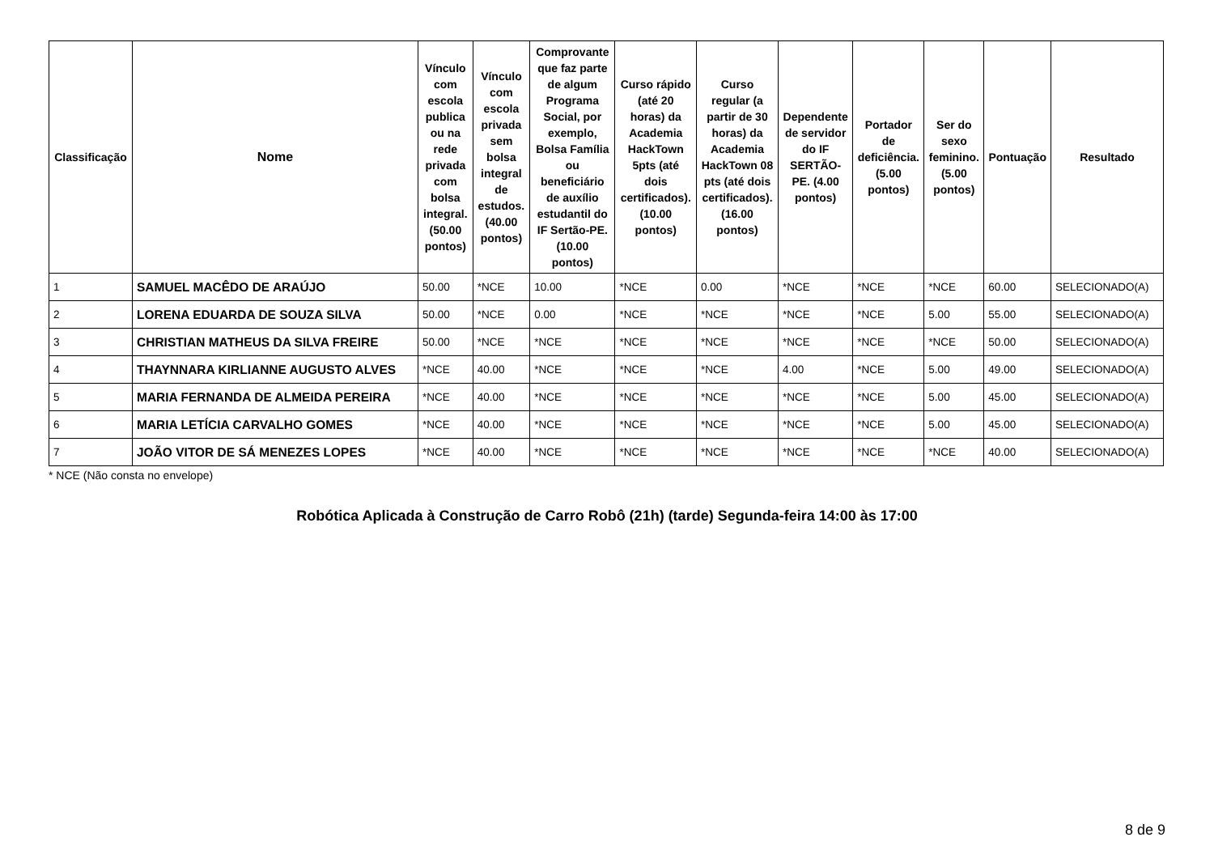| Classificação | Nome | Vínculo com escola publica ou na rede privada com bolsa integral. (50.00 pontos) | Vínculo com escola privada sem bolsa integral de estudos. (40.00 pontos) | Comprovante que faz parte de algum Programa Social, por exemplo, Bolsa Família ou beneficiário de auxílio estudantil do IF Sertão-PE. (10.00 pontos) | Curso rápido (até 20 horas) da Academia HackTown 5pts (até dois certificados). (10.00 pontos) | Curso regular (a partir de 30 horas) da Academia HackTown 08 pts (até dois certificados). (16.00 pontos) | Dependente de servidor do IF SERTÃO-PE. (4.00 pontos) | Portador de deficiência. (5.00 pontos) | Ser do sexo feminino. (5.00 pontos) | Pontuação | Resultado |
| --- | --- | --- | --- | --- | --- | --- | --- | --- | --- | --- | --- |
| 1 | SAMUEL MACÊDO DE ARAÚJO | 50.00 | *NCE | 10.00 | *NCE | 0.00 | *NCE | *NCE | *NCE | 60.00 | SELECIONADO(A) |
| 2 | LORENA EDUARDA DE SOUZA SILVA | 50.00 | *NCE | 0.00 | *NCE | *NCE | *NCE | *NCE | 5.00 | 55.00 | SELECIONADO(A) |
| 3 | CHRISTIAN MATHEUS DA SILVA FREIRE | 50.00 | *NCE | *NCE | *NCE | *NCE | *NCE | *NCE | *NCE | 50.00 | SELECIONADO(A) |
| 4 | THAYNNARA KIRLIANNE AUGUSTO ALVES | *NCE | 40.00 | *NCE | *NCE | *NCE | 4.00 | *NCE | 5.00 | 49.00 | SELECIONADO(A) |
| 5 | MARIA FERNANDA DE ALMEIDA PEREIRA | *NCE | 40.00 | *NCE | *NCE | *NCE | *NCE | *NCE | 5.00 | 45.00 | SELECIONADO(A) |
| 6 | MARIA LETÍCIA CARVALHO GOMES | *NCE | 40.00 | *NCE | *NCE | *NCE | *NCE | *NCE | 5.00 | 45.00 | SELECIONADO(A) |
| 7 | JOÃO VITOR DE SÁ MENEZES LOPES | *NCE | 40.00 | *NCE | *NCE | *NCE | *NCE | *NCE | *NCE | 40.00 | SELECIONADO(A) |
* NCE (Não consta no envelope)
Robótica Aplicada à Construção de Carro Robô (21h) (tarde) Segunda-feira 14:00 às 17:00
8 de 9